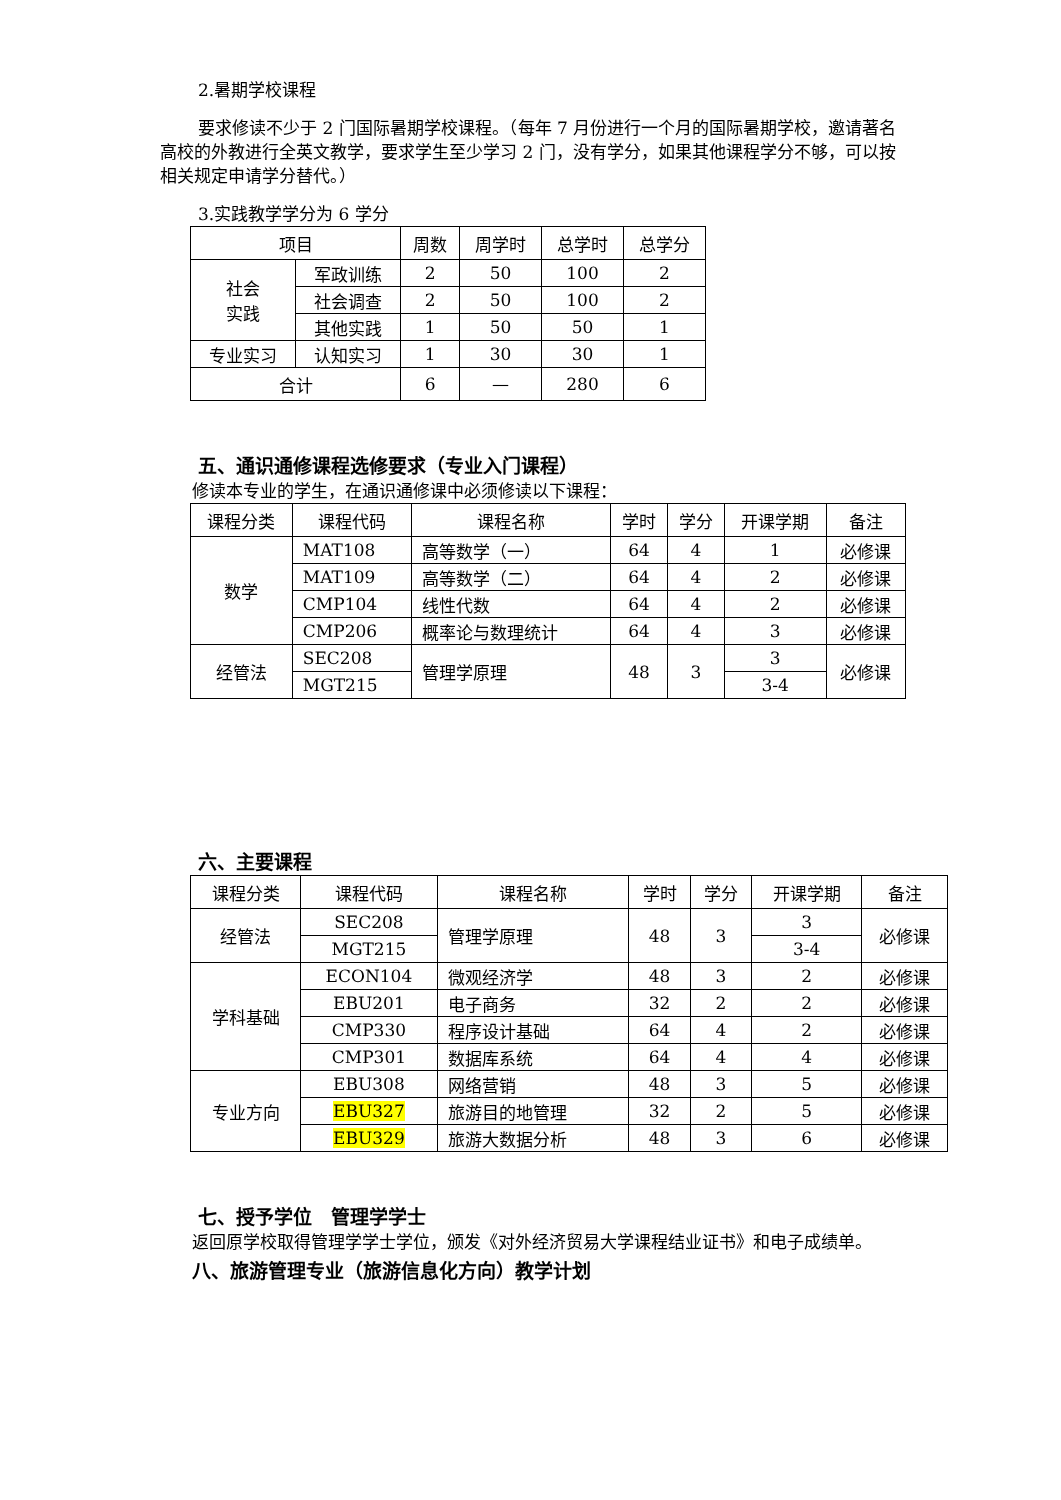2.暑期学校课程
要求修读不少于 2 门国际暑期学校课程。（每年 7 月份进行一个月的国际暑期学校，邀请著名高校的外教进行全英文教学，要求学生至少学习 2 门，没有学分，如果其他课程学分不够，可以按相关规定申请学分替代。）
3.实践教学学分为 6 学分
| 项目 | | 周数 | 周学时 | 总学时 | 总学分 |
| --- | --- | --- | --- | --- | --- |
| 社会 实践 | 军政训练 | 2 | 50 | 100 | 2 |
| | 社会调查 | 2 | 50 | 100 | 2 |
| | 其他实践 | 1 | 50 | 50 | 1 |
| 专业实习 | 认知实习 | 1 | 30 | 30 | 1 |
| 合计 | | 6 | — | 280 | 6 |
五、通识通修课程选修要求（专业入门课程）
修读本专业的学生，在通识通修课中必须修读以下课程：
| 课程分类 | 课程代码 | 课程名称 | 学时 | 学分 | 开课学期 | 备注 |
| --- | --- | --- | --- | --- | --- | --- |
| 数学 | MAT108 | 高等数学（一） | 64 | 4 | 1 | 必修课 |
| | MAT109 | 高等数学（二） | 64 | 4 | 2 | 必修课 |
| | CMP104 | 线性代数 | 64 | 4 | 2 | 必修课 |
| | CMP206 | 概率论与数理统计 | 64 | 4 | 3 | 必修课 |
| 经管法 | SEC208 | 管理学原理 | 48 | 3 | 3 | 必修课 |
| | MGT215 | | | | 3-4 | |
六、主要课程
| 课程分类 | 课程代码 | 课程名称 | 学时 | 学分 | 开课学期 | 备注 |
| --- | --- | --- | --- | --- | --- | --- |
| 经管法 | SEC208 | 管理学原理 | 48 | 3 | 3 | 必修课 |
| | MGT215 | | | | 3-4 | |
| 学科基础 | ECON104 | 微观经济学 | 48 | 3 | 2 | 必修课 |
| | EBU201 | 电子商务 | 32 | 2 | 2 | 必修课 |
| | CMP330 | 程序设计基础 | 64 | 4 | 2 | 必修课 |
| | CMP301 | 数据库系统 | 64 | 4 | 4 | 必修课 |
| 专业方向 | EBU308 | 网络营销 | 48 | 3 | 5 | 必修课 |
| | EBU327 | 旅游目的地管理 | 32 | 2 | 5 | 必修课 |
| | EBU329 | 旅游大数据分析 | 48 | 3 | 6 | 必修课 |
七、授予学位　管理学学士
返回原学校取得管理学学士学位，颁发《对外经济贸易大学课程结业证书》和电子成绩单。
八、旅游管理专业（旅游信息化方向）教学计划